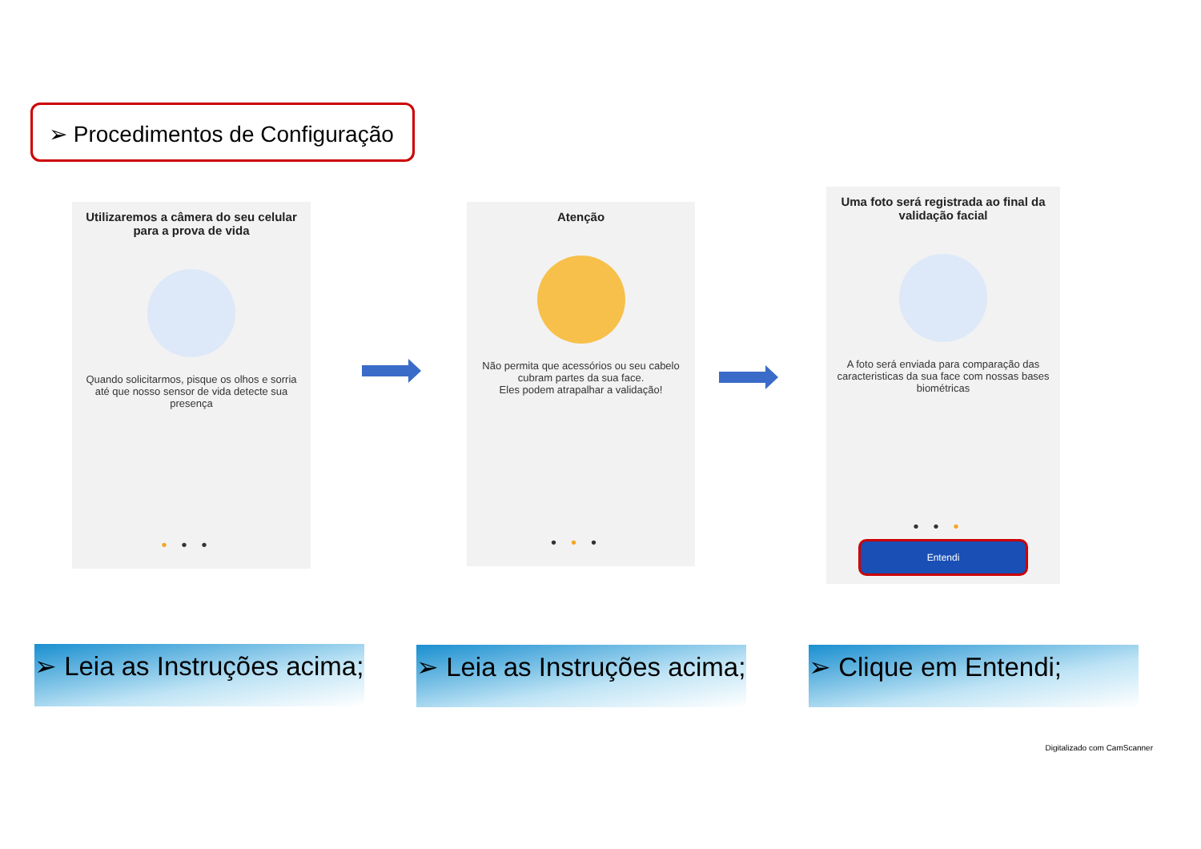➢ Procedimentos de Configuração
Utilizaremos a câmera do seu celular para a prova de vida
Quando solicitarmos, pisque os olhos e sorria até que nosso sensor de vida detecte sua presença
•••
Atenção
Não permita que acessórios ou seu cabelo cubram partes da sua face.
Eles podem atrapalhar a validação!
•••
Uma foto será registrada ao final da validação facial
A foto será enviada para comparação das caracteristicas da sua face com nossas bases biométricas
•••
Entendi
➢ Leia as Instruções acima;
➢ Leia as Instruções acima;
➢ Clique em Entendi;
Digitalizado com CamScanner